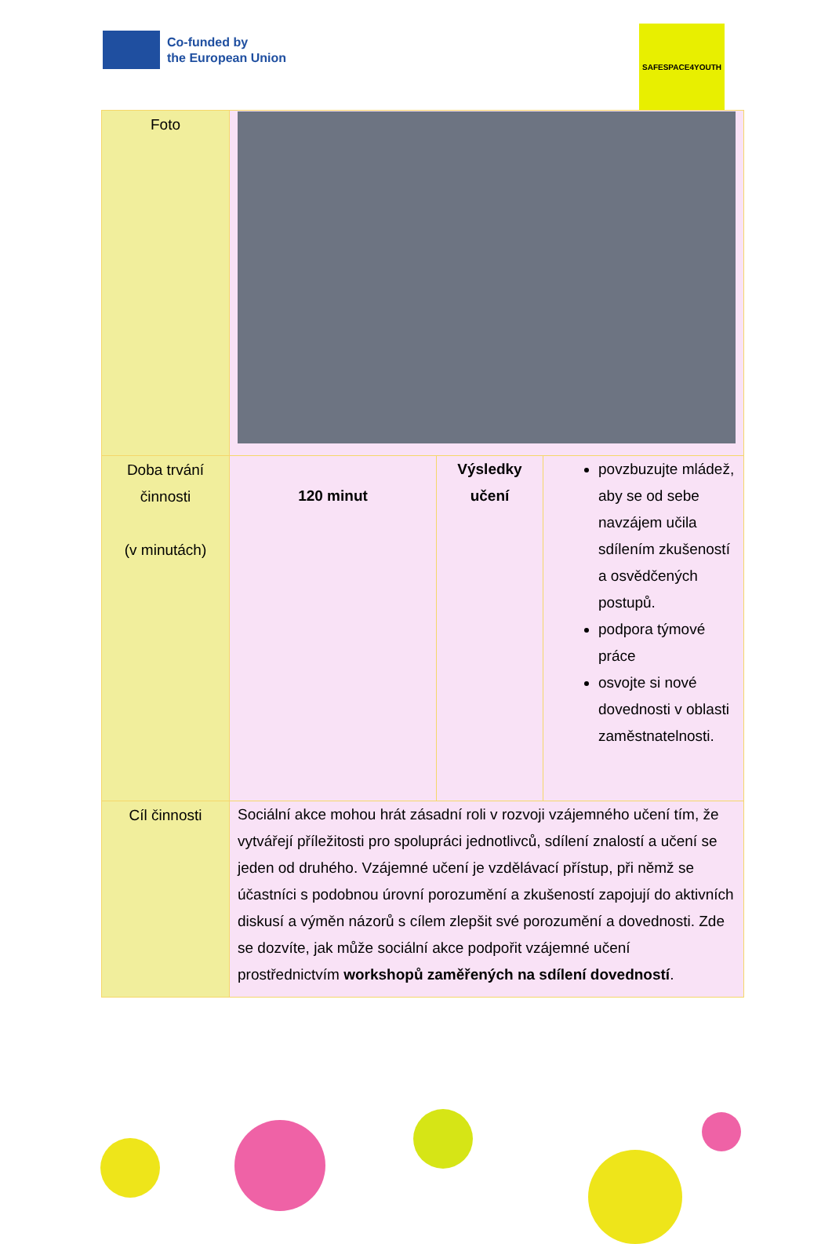Co-funded by
the European Union
SAFESPACE4YOUTH
| Foto | | | |
| Doba trvání činnosti (v minutách) | 120 minut | Výsledky učení | povzbuzujte mládež, aby se od sebe navzájem učila sdílením zkušeností a osvědčených postupů. podpora týmové práce osvojte si nové dovednosti v oblasti zaměstnatelnosti. |
| Cíl činnosti | Sociální akce mohou hrát zásadní roli v rozvoji vzájemného učení tím, že vytvářejí příležitosti pro spolupráci jednotlivců, sdílení znalostí a učení se jeden od druhého. Vzájemné učení je vzdělávací přístup, při němž se účastníci s podobnou úrovní porozumění a zkušeností zapojují do aktivních diskusí a výměn názorů s cílem zlepšit své porozumění a dovednosti. Zde se dozvíte, jak může sociální akce podpořit vzájemné učení prostřednictvím workshopů zaměřených na sdílení dovedností . | | |